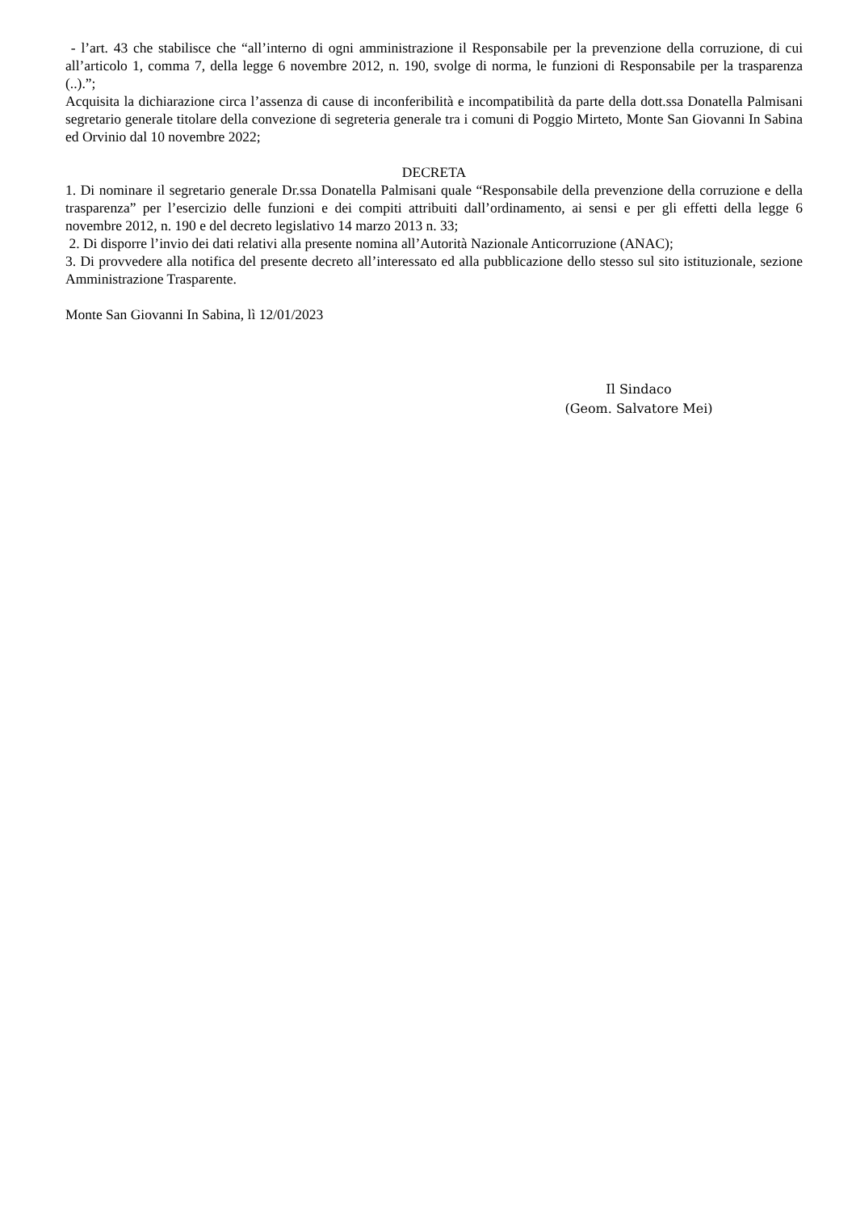- l’art. 43 che stabilisce che “all’interno di ogni amministrazione il Responsabile per la prevenzione della corruzione, di cui all’articolo 1, comma 7, della legge 6 novembre 2012, n. 190, svolge di norma, le funzioni di Responsabile per la trasparenza (..).”;
Acquisita la dichiarazione circa l’assenza di cause di inconferibilità e incompatibilità da parte della dott.ssa Donatella Palmisani segretario generale titolare della convezione di segreteria generale tra i comuni di Poggio Mirteto, Monte San Giovanni In Sabina ed Orvinio dal 10 novembre 2022;
DECRETA
1. Di nominare il segretario generale Dr.ssa Donatella Palmisani quale “Responsabile della prevenzione della corruzione e della trasparenza” per l’esercizio delle funzioni e dei compiti attribuiti dall’ordinamento, ai sensi e per gli effetti della legge 6 novembre 2012, n. 190 e del decreto legislativo 14 marzo 2013 n. 33;
2. Di disporre l’invio dei dati relativi alla presente nomina all’Autorità Nazionale Anticorruzione (ANAC);
3. Di provvedere alla notifica del presente decreto all’interessato ed alla pubblicazione dello stesso sul sito istituzionale, sezione Amministrazione Trasparente.
Monte San Giovanni In Sabina, lì 12/01/2023
Il Sindaco
(Geom. Salvatore Mei)